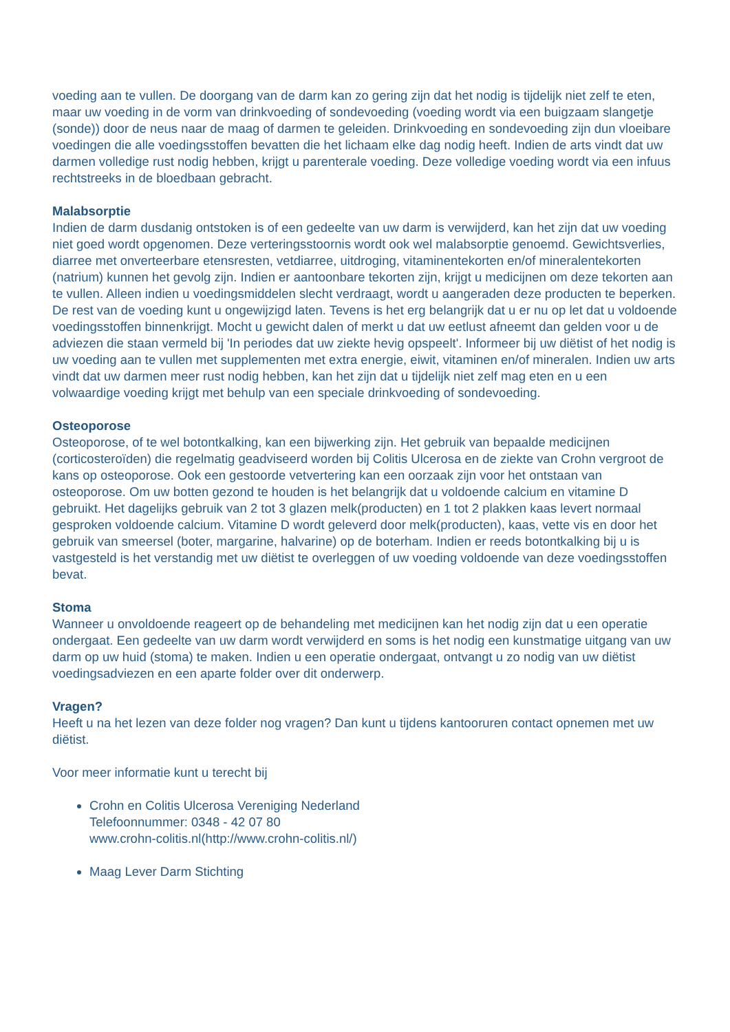voeding aan te vullen. De doorgang van de darm kan zo gering zijn dat het nodig is tijdelijk niet zelf te eten, maar uw voeding in de vorm van drinkvoeding of sondevoeding (voeding wordt via een buigzaam slangetje (sonde)) door de neus naar de maag of darmen te geleiden. Drinkvoeding en sondevoeding zijn dun vloeibare voedingen die alle voedingsstoffen bevatten die het lichaam elke dag nodig heeft. Indien de arts vindt dat uw darmen volledige rust nodig hebben, krijgt u parenterale voeding. Deze volledige voeding wordt via een infuus rechtstreeks in de bloedbaan gebracht.
Malabsorptie
Indien de darm dusdanig ontstoken is of een gedeelte van uw darm is verwijderd, kan het zijn dat uw voeding niet goed wordt opgenomen. Deze verteringsstoornis wordt ook wel malabsorptie genoemd. Gewichtsverlies, diarree met onverteerbare etensresten, vetdiarree, uitdroging, vitaminentekorten en/of mineralentekorten (natrium) kunnen het gevolg zijn. Indien er aantoonbare tekorten zijn, krijgt u medicijnen om deze tekorten aan te vullen. Alleen indien u voedingsmiddelen slecht verdraagt, wordt u aangeraden deze producten te beperken. De rest van de voeding kunt u ongewijzigd laten. Tevens is het erg belangrijk dat u er nu op let dat u voldoende voedingsstoffen binnenkrijgt. Mocht u gewicht dalen of merkt u dat uw eetlust afneemt dan gelden voor u de adviezen die staan vermeld bij 'In periodes dat uw ziekte hevig opspeelt'. Informeer bij uw diëtist of het nodig is uw voeding aan te vullen met supplementen met extra energie, eiwit, vitaminen en/of mineralen. Indien uw arts vindt dat uw darmen meer rust nodig hebben, kan het zijn dat u tijdelijk niet zelf mag eten en u een volwaardige voeding krijgt met behulp van een speciale drinkvoeding of sondevoeding.
Osteoporose
Osteoporose, of te wel botontkalking, kan een bijwerking zijn. Het gebruik van bepaalde medicijnen (corticosteroïden) die regelmatig geadviseerd worden bij Colitis Ulcerosa en de ziekte van Crohn vergroot de kans op osteoporose. Ook een gestoorde vetvertering kan een oorzaak zijn voor het ontstaan van osteoporose. Om uw botten gezond te houden is het belangrijk dat u voldoende calcium en vitamine D gebruikt. Het dagelijks gebruik van 2 tot 3 glazen melk(producten) en 1 tot 2 plakken kaas levert normaal gesproken voldoende calcium. Vitamine D wordt geleverd door melk(producten), kaas, vette vis en door het gebruik van smeersel (boter, margarine, halvarine) op de boterham. Indien er reeds botontkalking bij u is vastgesteld is het verstandig met uw diëtist te overleggen of uw voeding voldoende van deze voedingsstoffen bevat.
Stoma
Wanneer u onvoldoende reageert op de behandeling met medicijnen kan het nodig zijn dat u een operatie ondergaat. Een gedeelte van uw darm wordt verwijderd en soms is het nodig een kunstmatige uitgang van uw darm op uw huid (stoma) te maken. Indien u een operatie ondergaat, ontvangt u zo nodig van uw diëtist voedingsadviezen en een aparte folder over dit onderwerp.
Vragen?
Heeft u na het lezen van deze folder nog vragen? Dan kunt u tijdens kantooruren contact opnemen met uw diëtist.
Voor meer informatie kunt u terecht bij
Crohn en Colitis Ulcerosa Vereniging Nederland
Telefoonnummer: 0348 - 42 07 80
www.crohn-colitis.nl(http://www.crohn-colitis.nl/)
Maag Lever Darm Stichting